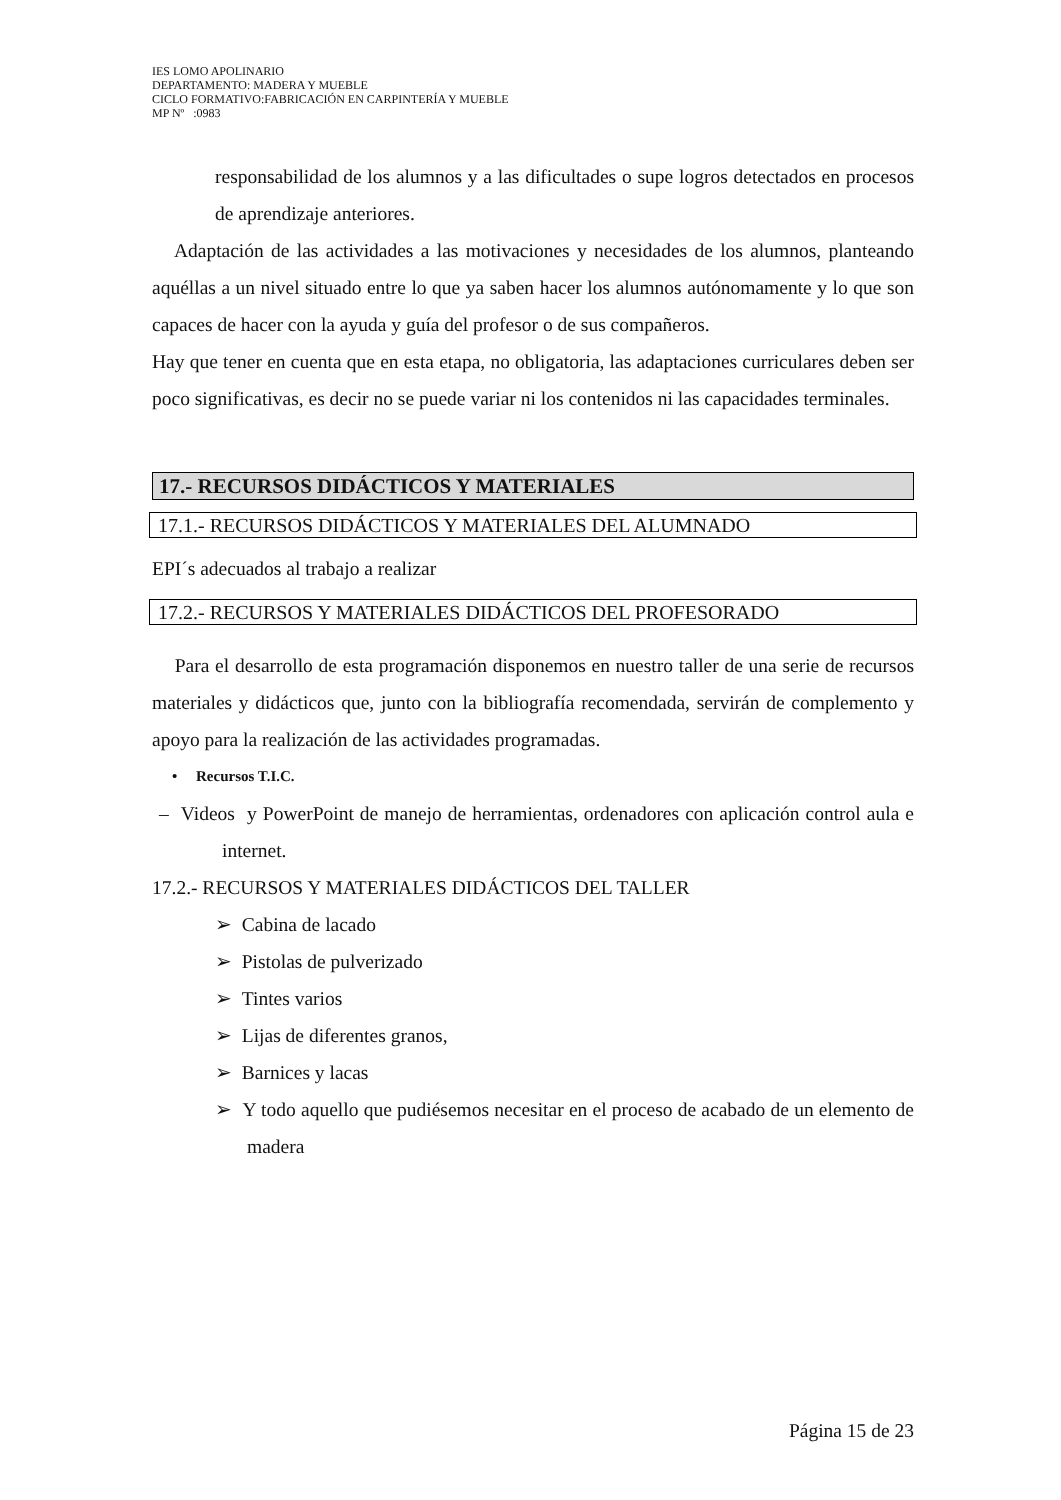IES LOMO APOLINARIO
DEPARTAMENTO: MADERA Y MUEBLE
CICLO FORMATIVO:FABRICACIÓN EN CARPINTERÍA Y MUEBLE
MP Nº :0983
responsabilidad de los alumnos y a las dificultades o supe logros detectados en procesos de aprendizaje anteriores.
Adaptación de las actividades a las motivaciones y necesidades de los alumnos, planteando aquéllas a un nivel situado entre lo que ya saben hacer los alumnos autónomamente y lo que son capaces de hacer con la ayuda y guía del profesor o de sus compañeros.
Hay que tener en cuenta que en esta etapa, no obligatoria, las adaptaciones curriculares deben ser poco significativas, es decir no se puede variar ni los contenidos ni las capacidades terminales.
17.- RECURSOS DIDÁCTICOS Y MATERIALES
17.1.- RECURSOS DIDÁCTICOS Y MATERIALES DEL ALUMNADO
EPI´s adecuados al trabajo a realizar
17.2.- RECURSOS Y MATERIALES DIDÁCTICOS DEL PROFESORADO
Para el desarrollo de esta programación disponemos en nuestro taller de una serie de recursos materiales y didácticos que, junto con la bibliografía recomendada, servirán de complemento y apoyo para la realización de las actividades programadas.
• Recursos T.I.C.
– Videos y PowerPoint de manejo de herramientas, ordenadores con aplicación control aula e internet.
17.2.- RECURSOS Y MATERIALES DIDÁCTICOS DEL TALLER
➢ Cabina de lacado
➢ Pistolas de pulverizado
➢ Tintes varios
➢ Lijas de diferentes granos,
➢ Barnices y lacas
➢ Y todo aquello que pudiésemos necesitar en el proceso de acabado de un elemento de madera
Página 15 de 23